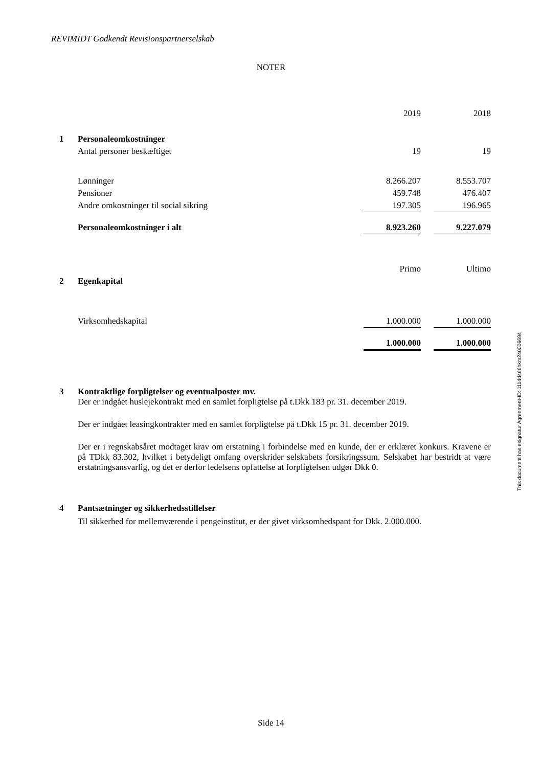REVIMIDT Godkendt Revisionspartnerselskab
NOTER
This document has esignatur Agreement-ID: 1114d466hkm240006694
| | | 2019 | | 2018 |
| 1 | Personaleomkostninger | | | |
| | Antal personer beskæftiget | 19 | | 19 |
| | Lønninger | 8.266.207 | | 8.553.707 |
| | Pensioner | 459.748 | | 476.407 |
| | Andre omkostninger til social sikring | 197.305 | | 196.965 |
| | Personaleomkostninger i alt | 8.923.260 | | 9.227.079 |
| | | Primo | | Ultimo |
| 2 | Egenkapital | | | |
| | Virksomhedskapital | 1.000.000 | | 1.000.000 |
| | | 1.000.000 | | 1.000.000 |
3 Kontraktlige forpligtelser og eventualposter mv.
Der er indgået huslejekontrakt med en samlet forpligtelse på t.Dkk 183 pr. 31. december 2019.
Der er indgået leasingkontrakter med en samlet forpligtelse på t.Dkk 15 pr. 31. december 2019.
Der er i regnskabsåret modtaget krav om erstatning i forbindelse med en kunde, der er erklæret konkurs. Kravene er på TDkk 83.302, hvilket i betydeligt omfang overskrider selskabets forsikringssum. Selskabet har bestridt at være erstatningsansvarlig, og det er derfor ledelsens opfattelse at forpligtelsen udgør Dkk 0.
4 Pantsætninger og sikkerhedsstillelser
Til sikkerhed for mellemværende i pengeinstitut, er der givet virksomhedspant for Dkk. 2.000.000.
Side 14